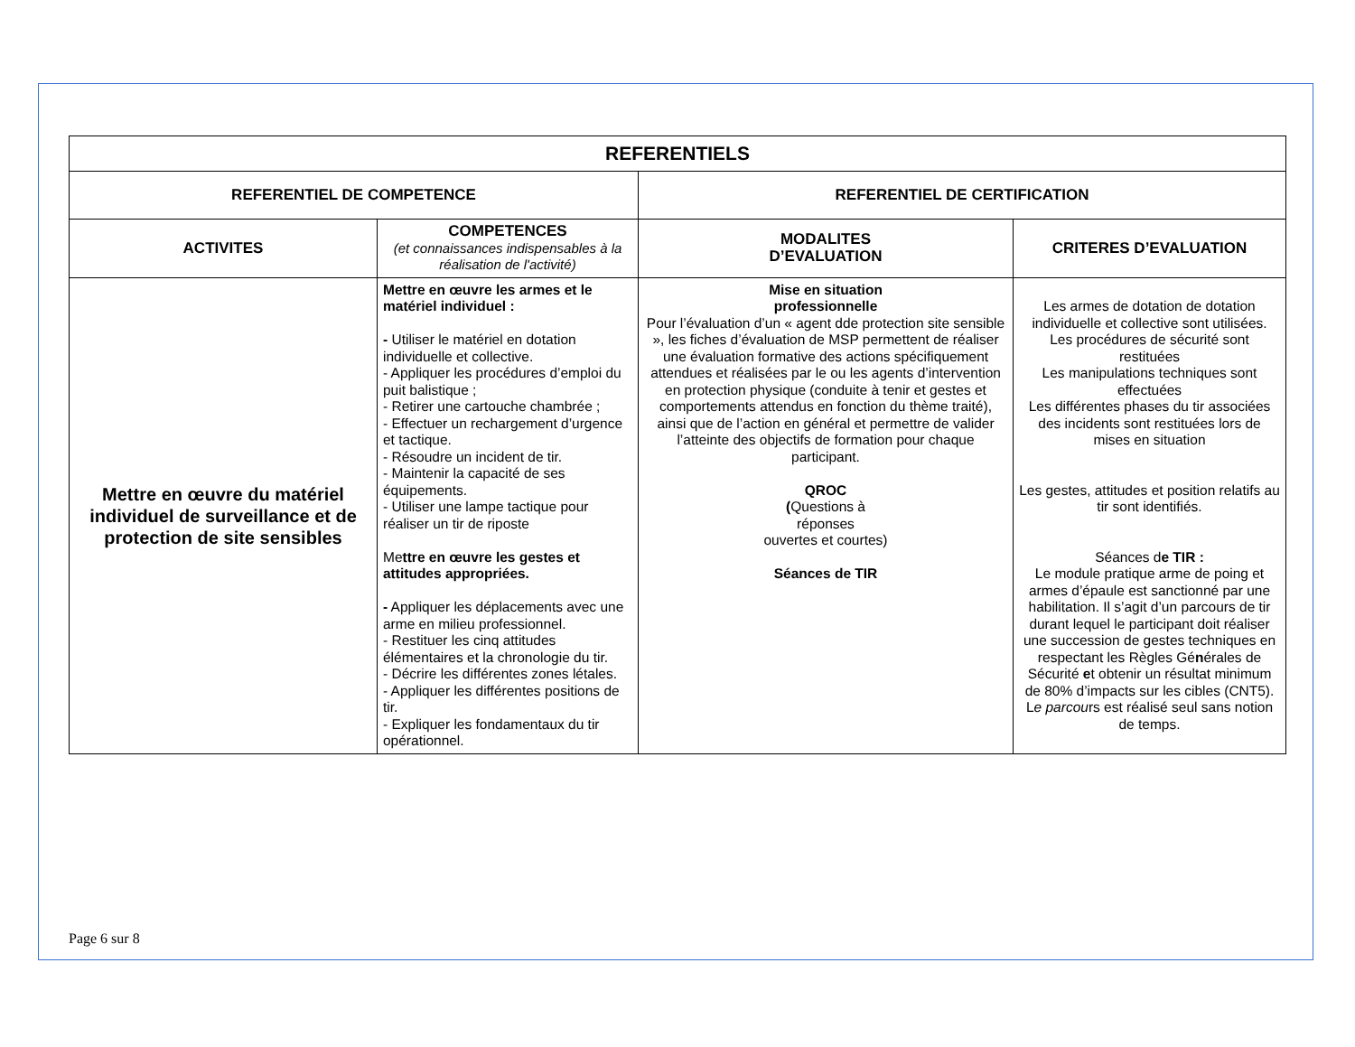| REFERENTIELS | | | |
| --- | --- | --- | --- |
| REFERENTIEL DE COMPETENCE | | REFERENTIEL DE CERTIFICATION | |
| ACTIVITES | COMPETENCES (et connaissances indispensables à la réalisation de l'activité) | MODALITES D’EVALUATION | CRITERES D’EVALUATION |
| Mettre en œuvre du matériel individuel de surveillance et de protection de site sensibles | Mettre en œuvre les armes et le matériel individuel : - Utiliser le matériel en dotation individuelle et collective. - Appliquer les procédures d’emploi du puit balistique ; - Retirer une cartouche chambrée ; - Effectuer un rechargement d’urgence et tactique. - Résoudre un incident de tir. - Maintenir la capacité de ses équipements. - Utiliser une lampe tactique pour réaliser un tir de riposte Me ttre en œuvre les gestes et attitudes appropriées. - Appliquer les déplacements avec une arme en milieu professionnel. - Restituer les cinq attitudes élémentaires et la chronologie du tir. - Décrire les différentes zones létales. - Appliquer les différentes positions de tir. - Expliquer les fondamentaux du tir opérationnel. | Mise en situation professionnelle Pour l’évaluation d’un « agent dde protection site sensible », les fiches d’évaluation de MSP permettent de réaliser une évaluation formative des actions spécifiquement attendues et réalisées par le ou les agents d’intervention en protection physique (conduite à tenir et gestes et comportements attendus en fonction du thème traité), ainsi que de l’action en général et permettre de valider l’atteinte des objectifs de formation pour chaque participant. QROC ( Questions à réponses ouvertes et courtes) Séances de TIR | Les armes de dotation de dotation individuelle et collective sont utilisées. Les procédures de sécurité sont restituées Les manipulations techniques sont effectuées Les différentes phases du tir associées des incidents sont restituées lors de mises en situation Les gestes, attitudes et position relatifs au tir sont identifiés. Séances d e TIR : Le module pratique arme de poing et armes d’épaule est sanctionné par une habilitation. Il s’agit d’un parcours de tir durant lequel le participant doit réaliser une succession de gestes techniques en respectant les Règles Gé n érales de Sécurité e t obtenir un résultat minimum de 80% d’impacts sur les cibles (CNT5). L e parcou rs est réalisé seul sans notion de temps. |
Page 6 sur 8